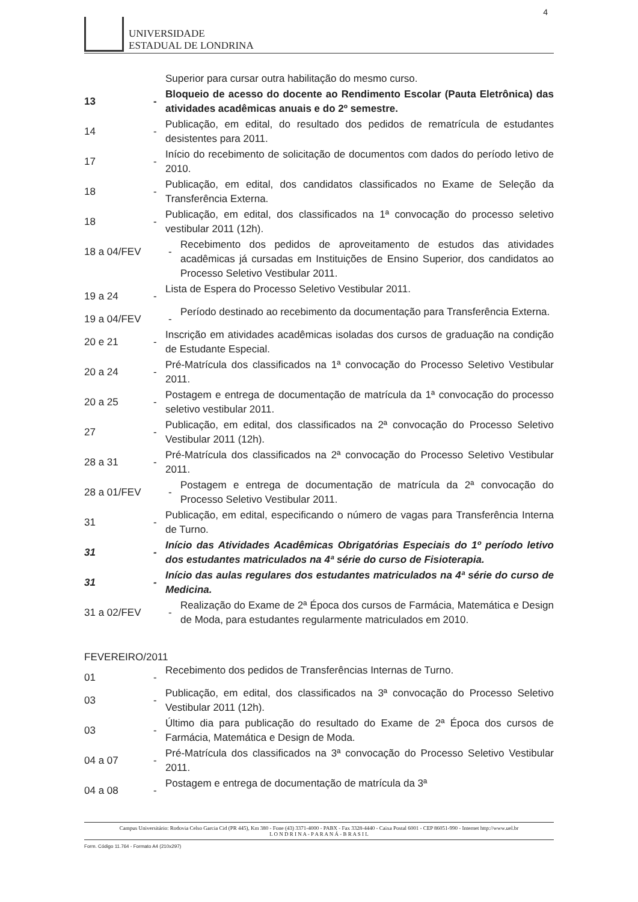4
UNIVERSIDADE
ESTADUAL DE LONDRINA
Superior para cursar outra habilitação do mesmo curso.
13 -
Bloqueio de acesso do docente ao Rendimento Escolar (Pauta Eletrônica) das atividades acadêmicas anuais e do 2º semestre.
14 -
Publicação, em edital, do resultado dos pedidos de rematrícula de estudantes desistentes para 2011.
17 -
Início do recebimento de solicitação de documentos com dados do período letivo de 2010.
18 -
Publicação, em edital, dos candidatos classificados no Exame de Seleção da Transferência Externa.
18 -
Publicação, em edital, dos classificados na 1ª convocação do processo seletivo vestibular 2011 (12h).
18 a 04/FEV -
Recebimento dos pedidos de aproveitamento de estudos das atividades acadêmicas já cursadas em Instituições de Ensino Superior, dos candidatos ao Processo Seletivo Vestibular 2011.
19 a 24 -
Lista de Espera do Processo Seletivo Vestibular 2011.
19 a 04/FEV -
Período destinado ao recebimento da documentação para Transferência Externa.
20 e 21 -
Inscrição em atividades acadêmicas isoladas dos cursos de graduação na condição de Estudante Especial.
20 a 24 -
Pré-Matrícula dos classificados na 1ª convocação do Processo Seletivo Vestibular 2011.
20 a 25 -
Postagem e entrega de documentação de matrícula da 1ª convocação do processo seletivo vestibular 2011.
27 -
Publicação, em edital, dos classificados na 2ª convocação do Processo Seletivo Vestibular 2011 (12h).
28 a 31 -
Pré-Matrícula dos classificados na 2ª convocação do Processo Seletivo Vestibular 2011.
28 a 01/FEV -
Postagem e entrega de documentação de matrícula da 2ª convocação do Processo Seletivo Vestibular 2011.
31 -
Publicação, em edital, especificando o número de vagas para Transferência Interna de Turno.
31 -
Início das Atividades Acadêmicas Obrigatórias Especiais do 1º período letivo dos estudantes matriculados na 4ª série do curso de Fisioterapia.
31 -
Início das aulas regulares dos estudantes matriculados na 4ª série do curso de Medicina.
31 a 02/FEV -
Realização do Exame de 2ª Época dos cursos de Farmácia, Matemática e Design de Moda, para estudantes regularmente matriculados em 2010.
FEVEREIRO/2011
01 -
Recebimento dos pedidos de Transferências Internas de Turno.
03 -
Publicação, em edital, dos classificados na 3ª convocação do Processo Seletivo Vestibular 2011 (12h).
03 -
Último dia para publicação do resultado do Exame de 2ª Época dos cursos de Farmácia, Matemática e Design de Moda.
04 a 07 -
Pré-Matrícula dos classificados na 3ª convocação do Processo Seletivo Vestibular 2011.
04 a 08 -
Postagem e entrega de documentação de matrícula da 3ª
Campus Universitário: Rodovia Celso Garcia Cid (PR 445), Km 380 - Fone (43) 3371-4000 - PABX - Fax 3328-4440 - Caixa Postal 6001 - CEP 86051-990 - Internet http://www.uel.br
L O N D R I N A - P A R A N Á - B R A S I L
Form. Código 11.764 - Formato A4 (210x297)